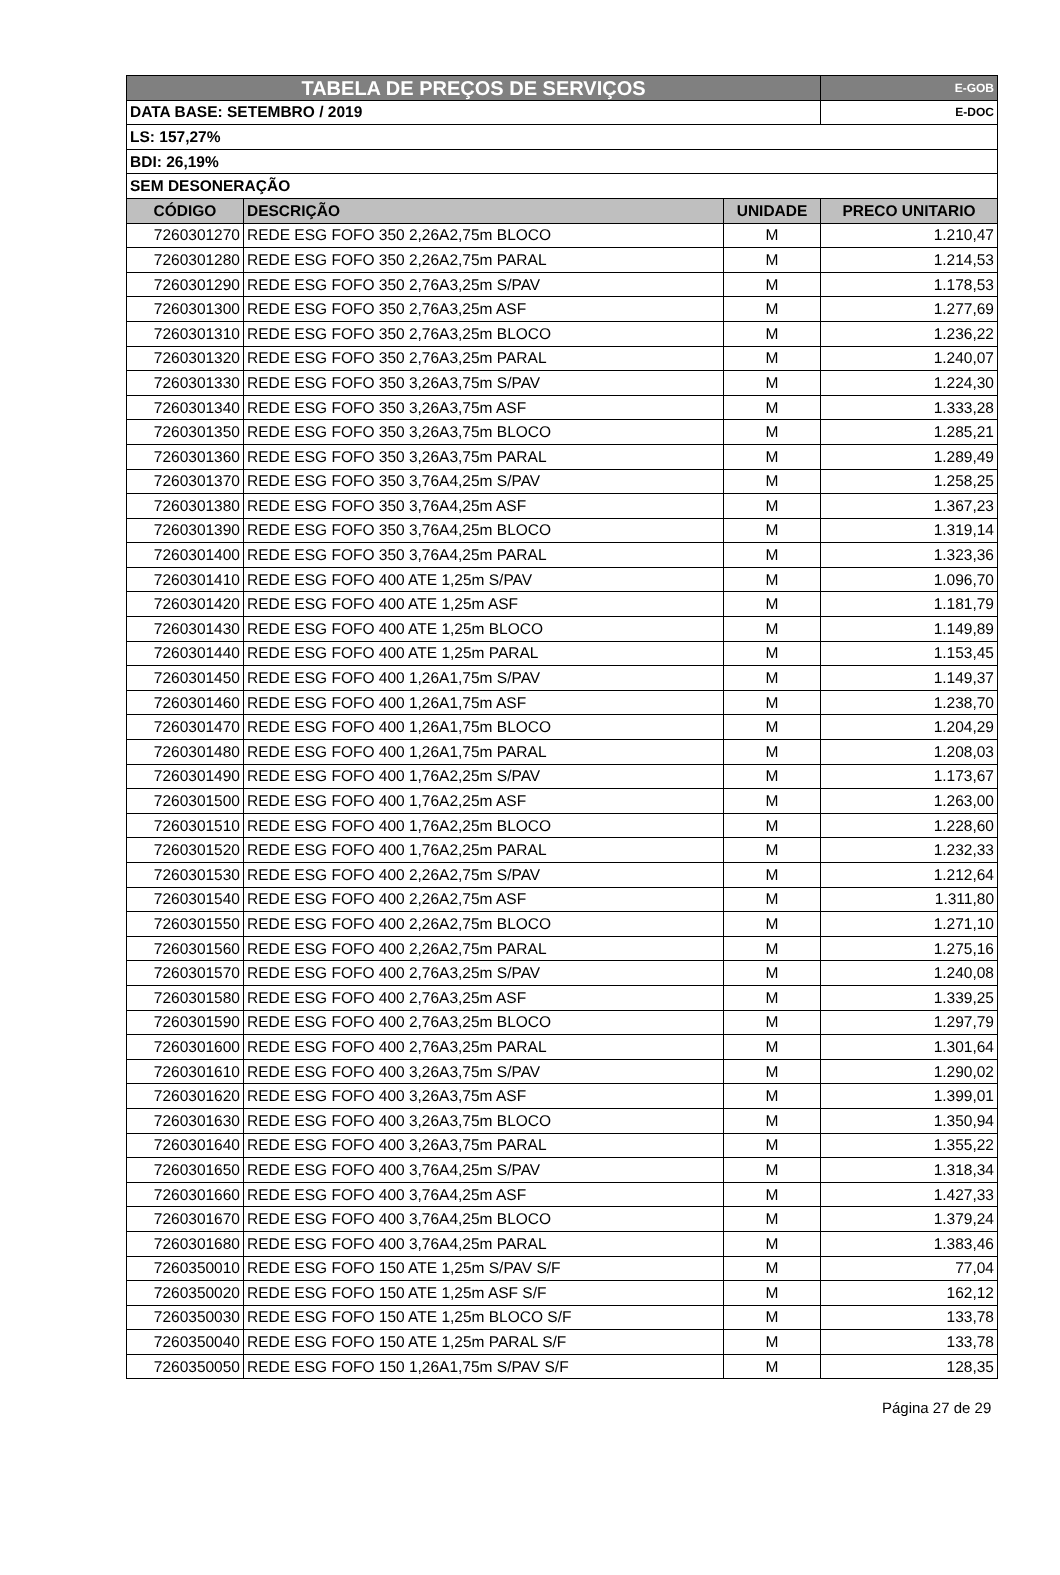| TABELA DE PREÇOS DE SERVIÇOS | | | E-GOB |
| DATA BASE: SETEMBRO / 2019 | | | E-DOC |
| LS: 157,27% | | | |
| BDI: 26,19% | | | |
| SEM DESONERAÇÃO | | | |
| CÓDIGO | DESCRIÇÃO | UNIDADE | PRECO UNITARIO |
| 7260301270 | REDE ESG FOFO 350 2,26A2,75m BLOCO | M | 1.210,47 |
| 7260301280 | REDE ESG FOFO 350 2,26A2,75m PARAL | M | 1.214,53 |
| 7260301290 | REDE ESG FOFO 350 2,76A3,25m S/PAV | M | 1.178,53 |
| 7260301300 | REDE ESG FOFO 350 2,76A3,25m ASF | M | 1.277,69 |
| 7260301310 | REDE ESG FOFO 350 2,76A3,25m BLOCO | M | 1.236,22 |
| 7260301320 | REDE ESG FOFO 350 2,76A3,25m PARAL | M | 1.240,07 |
| 7260301330 | REDE ESG FOFO 350 3,26A3,75m S/PAV | M | 1.224,30 |
| 7260301340 | REDE ESG FOFO 350 3,26A3,75m ASF | M | 1.333,28 |
| 7260301350 | REDE ESG FOFO 350 3,26A3,75m BLOCO | M | 1.285,21 |
| 7260301360 | REDE ESG FOFO 350 3,26A3,75m PARAL | M | 1.289,49 |
| 7260301370 | REDE ESG FOFO 350 3,76A4,25m S/PAV | M | 1.258,25 |
| 7260301380 | REDE ESG FOFO 350 3,76A4,25m ASF | M | 1.367,23 |
| 7260301390 | REDE ESG FOFO 350 3,76A4,25m BLOCO | M | 1.319,14 |
| 7260301400 | REDE ESG FOFO 350 3,76A4,25m PARAL | M | 1.323,36 |
| 7260301410 | REDE ESG FOFO 400 ATE 1,25m S/PAV | M | 1.096,70 |
| 7260301420 | REDE ESG FOFO 400 ATE 1,25m ASF | M | 1.181,79 |
| 7260301430 | REDE ESG FOFO 400 ATE 1,25m BLOCO | M | 1.149,89 |
| 7260301440 | REDE ESG FOFO 400 ATE 1,25m PARAL | M | 1.153,45 |
| 7260301450 | REDE ESG FOFO 400 1,26A1,75m S/PAV | M | 1.149,37 |
| 7260301460 | REDE ESG FOFO 400 1,26A1,75m ASF | M | 1.238,70 |
| 7260301470 | REDE ESG FOFO 400 1,26A1,75m BLOCO | M | 1.204,29 |
| 7260301480 | REDE ESG FOFO 400 1,26A1,75m PARAL | M | 1.208,03 |
| 7260301490 | REDE ESG FOFO 400 1,76A2,25m S/PAV | M | 1.173,67 |
| 7260301500 | REDE ESG FOFO 400 1,76A2,25m ASF | M | 1.263,00 |
| 7260301510 | REDE ESG FOFO 400 1,76A2,25m BLOCO | M | 1.228,60 |
| 7260301520 | REDE ESG FOFO 400 1,76A2,25m PARAL | M | 1.232,33 |
| 7260301530 | REDE ESG FOFO 400 2,26A2,75m S/PAV | M | 1.212,64 |
| 7260301540 | REDE ESG FOFO 400 2,26A2,75m ASF | M | 1.311,80 |
| 7260301550 | REDE ESG FOFO 400 2,26A2,75m BLOCO | M | 1.271,10 |
| 7260301560 | REDE ESG FOFO 400 2,26A2,75m PARAL | M | 1.275,16 |
| 7260301570 | REDE ESG FOFO 400 2,76A3,25m S/PAV | M | 1.240,08 |
| 7260301580 | REDE ESG FOFO 400 2,76A3,25m ASF | M | 1.339,25 |
| 7260301590 | REDE ESG FOFO 400 2,76A3,25m BLOCO | M | 1.297,79 |
| 7260301600 | REDE ESG FOFO 400 2,76A3,25m PARAL | M | 1.301,64 |
| 7260301610 | REDE ESG FOFO 400 3,26A3,75m S/PAV | M | 1.290,02 |
| 7260301620 | REDE ESG FOFO 400 3,26A3,75m ASF | M | 1.399,01 |
| 7260301630 | REDE ESG FOFO 400 3,26A3,75m BLOCO | M | 1.350,94 |
| 7260301640 | REDE ESG FOFO 400 3,26A3,75m PARAL | M | 1.355,22 |
| 7260301650 | REDE ESG FOFO 400 3,76A4,25m S/PAV | M | 1.318,34 |
| 7260301660 | REDE ESG FOFO 400 3,76A4,25m ASF | M | 1.427,33 |
| 7260301670 | REDE ESG FOFO 400 3,76A4,25m BLOCO | M | 1.379,24 |
| 7260301680 | REDE ESG FOFO 400 3,76A4,25m PARAL | M | 1.383,46 |
| 7260350010 | REDE ESG FOFO 150 ATE 1,25m S/PAV S/F | M | 77,04 |
| 7260350020 | REDE ESG FOFO 150 ATE 1,25m ASF S/F | M | 162,12 |
| 7260350030 | REDE ESG FOFO 150 ATE 1,25m BLOCO S/F | M | 133,78 |
| 7260350040 | REDE ESG FOFO 150 ATE 1,25m PARAL S/F | M | 133,78 |
| 7260350050 | REDE ESG FOFO 150 1,26A1,75m S/PAV S/F | M | 128,35 |
Página 27 de 29